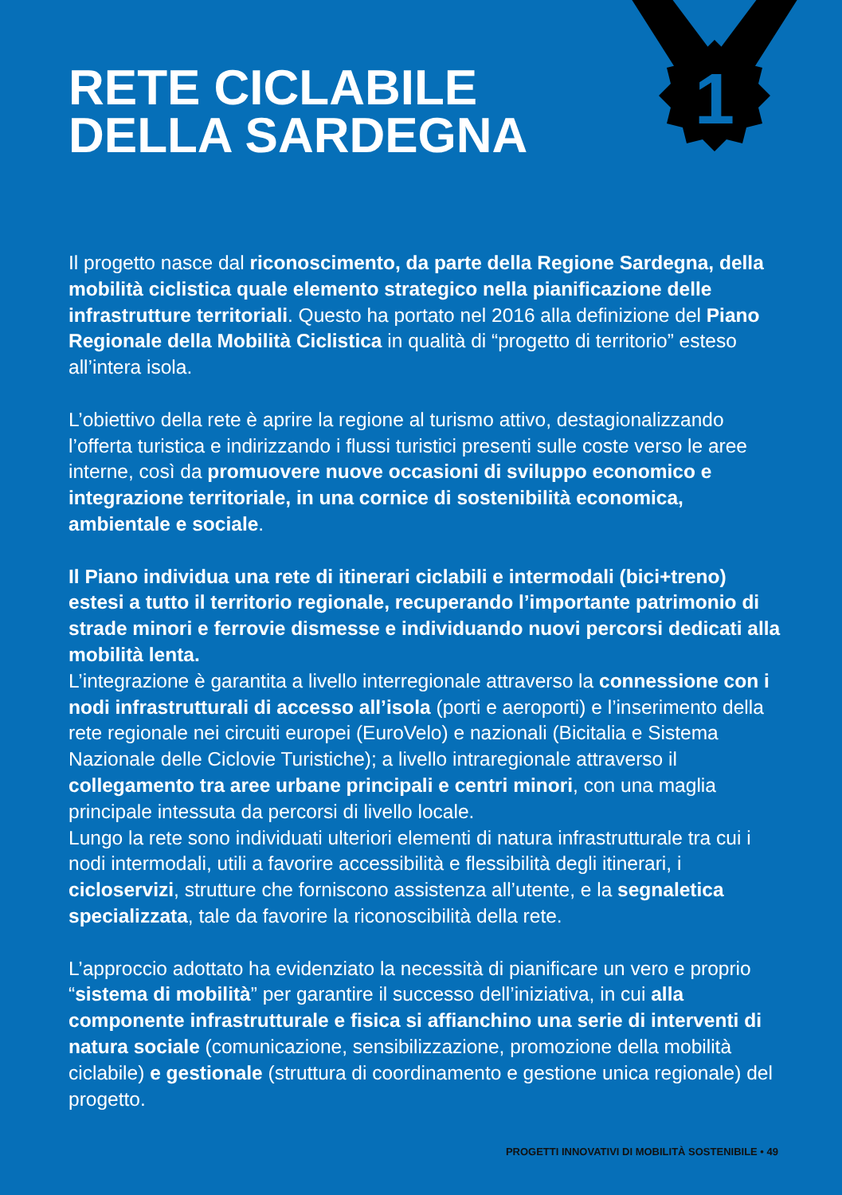1
RETE CICLABILE
DELLA SARDEGNA
Il progetto nasce dal riconoscimento, da parte della Regione Sardegna, della mobilità ciclistica quale elemento strategico nella pianificazione delle infrastrutture territoriali. Questo ha portato nel 2016 alla definizione del Piano Regionale della Mobilità Ciclistica in qualità di “progetto di territorio” esteso all’intera isola.
L’obiettivo della rete è aprire la regione al turismo attivo, destagionalizzando l’offerta turistica e indirizzando i flussi turistici presenti sulle coste verso le aree interne, così da promuovere nuove occasioni di sviluppo economico e integrazione territoriale, in una cornice di sostenibilità economica, ambientale e sociale.
Il Piano individua una rete di itinerari ciclabili e intermodali (bici+treno) estesi a tutto il territorio regionale, recuperando l’importante patrimonio di strade minori e ferrovie dismesse e individuando nuovi percorsi dedicati alla mobilità lenta.
L’integrazione è garantita a livello interregionale attraverso la connessione con i nodi infrastrutturali di accesso all’isola (porti e aeroporti) e l’inserimento della rete regionale nei circuiti europei (EuroVelo) e nazionali (Bicitalia e Sistema Nazionale delle Ciclovie Turistiche); a livello intraregionale attraverso il collegamento tra aree urbane principali e centri minori, con una maglia principale intessuta da percorsi di livello locale.
Lungo la rete sono individuati ulteriori elementi di natura infrastrutturale tra cui i nodi intermodali, utili a favorire accessibilità e flessibilità degli itinerari, i cicloservizi, strutture che forniscono assistenza all’utente, e la segnaletica specializzata, tale da favorire la riconoscibilità della rete.
L’approccio adottato ha evidenziato la necessità di pianificare un vero e proprio “sistema di mobilità” per garantire il successo dell’iniziativa, in cui alla componente infrastrutturale e fisica si affianchino una serie di interventi di natura sociale (comunicazione, sensibilizzazione, promozione della mobilità ciclabile) e gestionale (struttura di coordinamento e gestione unica regionale) del progetto.
PROGETTI INNOVATIVI DI MOBILITÀ SOSTENIBILE • 49